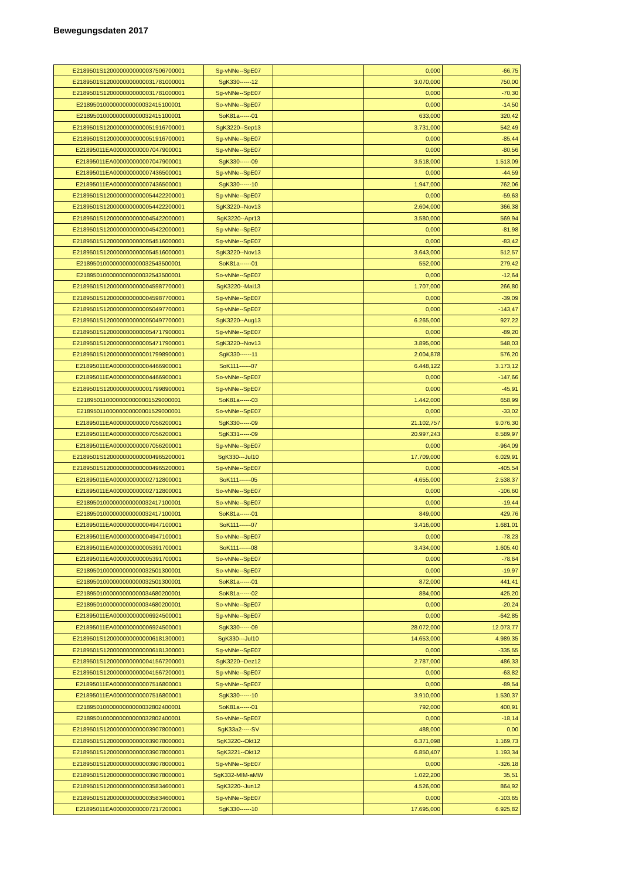Bewegungsdaten 2017
| E2189501S1200000000000037506700001 | Sg-vNNe--SpE07 | | 0,000 | -66,75 |
| E2189501S1200000000000031781000001 | SgK330------12 | | 3.070,000 | 750,00 |
| E2189501S1200000000000031781000001 | Sg-vNNe--SpE07 | | 0,000 | -70,30 |
| E2189501000000000000032415100001 | So-vNNe--SpE07 | | 0,000 | -14,50 |
| E2189501000000000000032415100001 | SoK81a------01 | | 633,000 | 320,42 |
| E2189501S1200000000000051916700001 | SgK3220--Sep13 | | 3.731,000 | 542,49 |
| E2189501S1200000000000051916700001 | Sg-vNNe--SpE07 | | 0,000 | -85,44 |
| E21895011EA000000000007047900001 | Sg-vNNe--SpE07 | | 0,000 | -80,56 |
| E21895011EA000000000007047900001 | SgK330------09 | | 3.518,000 | 1.513,09 |
| E21895011EA000000000007436500001 | Sg-vNNe--SpE07 | | 0,000 | -44,59 |
| E21895011EA000000000007436500001 | SgK330------10 | | 1.947,000 | 762,06 |
| E2189501S1200000000000054422200001 | Sg-vNNe--SpE07 | | 0,000 | -59,63 |
| E2189501S1200000000000054422200001 | SgK3220--Nov13 | | 2.604,000 | 366,38 |
| E2189501S1200000000000045422000001 | SgK3220--Apr13 | | 3.580,000 | 569,94 |
| E2189501S1200000000000045422000001 | Sg-vNNe--SpE07 | | 0,000 | -81,98 |
| E2189501S1200000000000054516000001 | Sg-vNNe--SpE07 | | 0,000 | -83,42 |
| E2189501S1200000000000054516000001 | SgK3220--Nov13 | | 3.643,000 | 512,57 |
| E2189501000000000000032543500001 | SoK81a------01 | | 552,000 | 279,42 |
| E2189501000000000000032543500001 | So-vNNe--SpE07 | | 0,000 | -12,64 |
| E2189501S1200000000000045987700001 | SgK3220--Mai13 | | 1.707,000 | 266,80 |
| E2189501S1200000000000045987700001 | Sg-vNNe--SpE07 | | 0,000 | -39,09 |
| E2189501S1200000000000050497700001 | Sg-vNNe--SpE07 | | 0,000 | -143,47 |
| E2189501S1200000000000050497700001 | SgK3220--Aug13 | | 6.265,000 | 927,22 |
| E2189501S1200000000000054717900001 | Sg-vNNe--SpE07 | | 0,000 | -89,20 |
| E2189501S1200000000000054717900001 | SgK3220--Nov13 | | 3.895,000 | 548,03 |
| E2189501S1200000000000017998900001 | SgK330------11 | | 2.004,878 | 576,20 |
| E21895011EA000000000004466900001 | SoK111------07 | | 6.448,122 | 3.173,12 |
| E21895011EA000000000004466900001 | So-vNNe--SpE07 | | 0,000 | -147,66 |
| E2189501S1200000000000017998900001 | Sg-vNNe--SpE07 | | 0,000 | -45,91 |
| E2189501100000000000001529000001 | SoK81a------03 | | 1.442,000 | 658,99 |
| E2189501100000000000001529000001 | So-vNNe--SpE07 | | 0,000 | -33,02 |
| E21895011EA000000000007056200001 | SgK330------09 | | 21.102,757 | 9.076,30 |
| E21895011EA000000000007056200001 | SgK331------09 | | 20.997,243 | 8.589,97 |
| E21895011EA000000000007056200001 | Sg-vNNe--SpE07 | | 0,000 | -964,09 |
| E2189501S1200000000000004965200001 | SgK330---Jul10 | | 17.709,000 | 6.029,91 |
| E2189501S1200000000000004965200001 | Sg-vNNe--SpE07 | | 0,000 | -405,54 |
| E21895011EA000000000002712800001 | SoK111------05 | | 4.655,000 | 2.538,37 |
| E21895011EA000000000002712800001 | So-vNNe--SpE07 | | 0,000 | -106,60 |
| E2189501000000000000032417100001 | So-vNNe--SpE07 | | 0,000 | -19,44 |
| E2189501000000000000032417100001 | SoK81a------01 | | 849,000 | 429,76 |
| E21895011EA000000000004947100001 | SoK111------07 | | 3.416,000 | 1.681,01 |
| E21895011EA000000000004947100001 | So-vNNe--SpE07 | | 0,000 | -78,23 |
| E21895011EA000000000005391700001 | SoK111------08 | | 3.434,000 | 1.605,40 |
| E21895011EA000000000005391700001 | So-vNNe--SpE07 | | 0,000 | -78,64 |
| E2189501000000000000032501300001 | So-vNNe--SpE07 | | 0,000 | -19,97 |
| E2189501000000000000032501300001 | SoK81a------01 | | 872,000 | 441,41 |
| E2189501000000000000034680200001 | SoK81a------02 | | 884,000 | 425,20 |
| E2189501000000000000034680200001 | So-vNNe--SpE07 | | 0,000 | -20,24 |
| E21895011EA000000000006924500001 | Sg-vNNe--SpE07 | | 0,000 | -642,85 |
| E21895011EA000000000006924500001 | SgK330------09 | | 28.072,000 | 12.073,77 |
| E2189501S1200000000000006181300001 | SgK330---Jul10 | | 14.653,000 | 4.989,35 |
| E2189501S1200000000000006181300001 | Sg-vNNe--SpE07 | | 0,000 | -335,55 |
| E2189501S1200000000000041567200001 | SgK3220--Dez12 | | 2.787,000 | 486,33 |
| E2189501S1200000000000041567200001 | Sg-vNNe--SpE07 | | 0,000 | -63,82 |
| E21895011EA000000000007516800001 | Sg-vNNe--SpE07 | | 0,000 | -89,54 |
| E21895011EA000000000007516800001 | SgK330------10 | | 3.910,000 | 1.530,37 |
| E2189501000000000000032802400001 | SoK81a------01 | | 792,000 | 400,91 |
| E2189501000000000000032802400001 | So-vNNe--SpE07 | | 0,000 | -18,14 |
| E2189501S1200000000000039078000001 | SgK33a2-----SV | | 488,000 | 0,00 |
| E2189501S1200000000000039078000001 | SgK3220--Okt12 | | 6.371,098 | 1.169,73 |
| E2189501S1200000000000039078000001 | SgK3221--Okt12 | | 6.850,407 | 1.193,34 |
| E2189501S1200000000000039078000001 | Sg-vNNe--SpE07 | | 0,000 | -326,18 |
| E2189501S1200000000000039078000001 | SgK332-MIM-aMW | | 1.022,200 | 35,51 |
| E2189501S1200000000000035834600001 | SgK3220--Jun12 | | 4.526,000 | 864,92 |
| E2189501S1200000000000035834600001 | Sg-vNNe--SpE07 | | 0,000 | -103,65 |
| E21895011EA000000000007217200001 | SgK330------10 | | 17.695,000 | 6.925,82 |